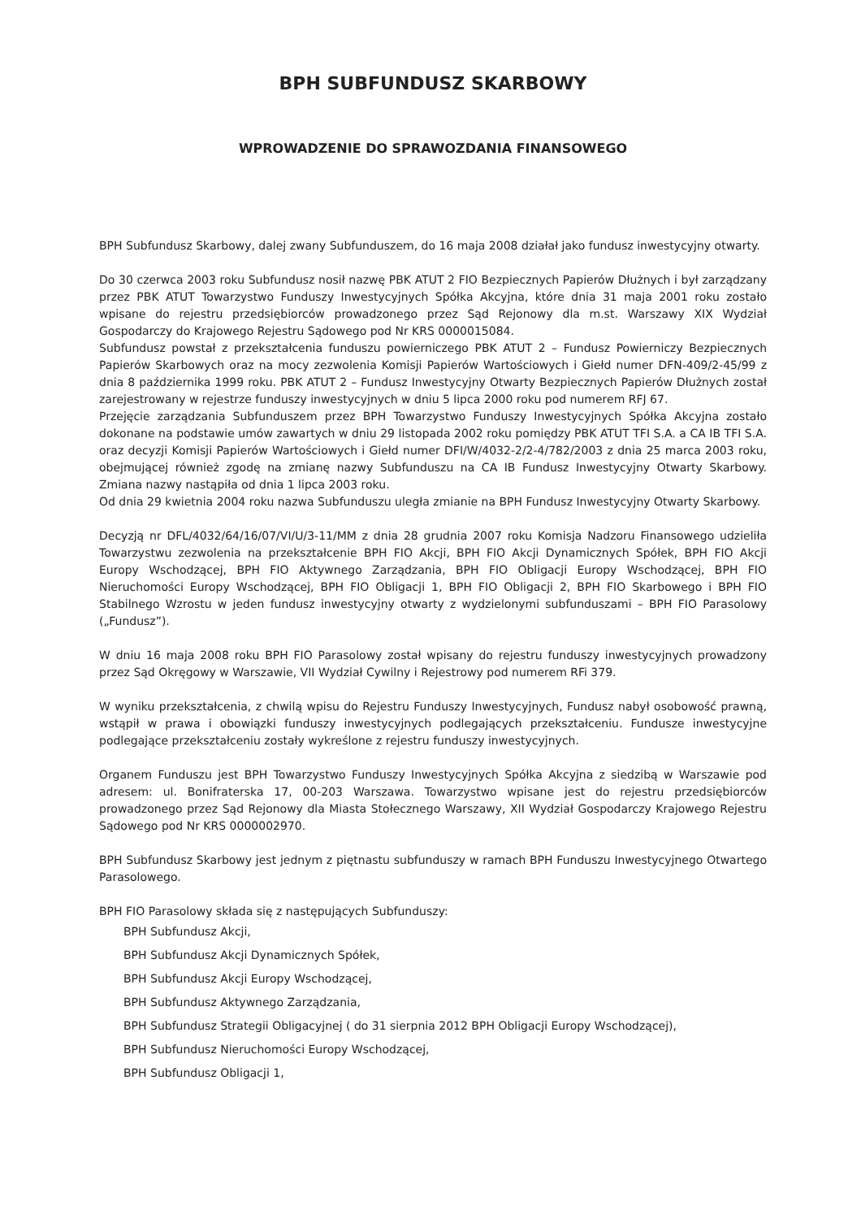BPH SUBFUNDUSZ SKARBOWY
WPROWADZENIE DO SPRAWOZDANIA FINANSOWEGO
BPH Subfundusz Skarbowy, dalej zwany Subfunduszem, do 16 maja 2008 działał jako fundusz inwestycyjny otwarty.
Do 30 czerwca 2003 roku Subfundusz nosił nazwę PBK ATUT 2 FIO Bezpiecznych Papierów Dłużnych i był zarządzany przez PBK ATUT Towarzystwo Funduszy Inwestycyjnych Spółka Akcyjna, które dnia 31 maja 2001 roku zostało wpisane do rejestru przedsiębiorców prowadzonego przez Sąd Rejonowy dla m.st. Warszawy XIX Wydział Gospodarczy do Krajowego Rejestru Sądowego pod Nr KRS 0000015084.
Subfundusz powstał z przekształcenia funduszu powierniczego PBK ATUT 2 – Fundusz Powierniczy Bezpiecznych Papierów Skarbowych oraz na mocy zezwolenia Komisji Papierów Wartościowych i Giełd numer DFN-409/2-45/99 z dnia 8 października 1999 roku. PBK ATUT 2 – Fundusz Inwestycyjny Otwarty Bezpiecznych Papierów Dłużnych został zarejestrowany w rejestrze funduszy inwestycyjnych w dniu 5 lipca 2000 roku pod numerem RFJ 67.
Przejęcie zarządzania Subfunduszem przez BPH Towarzystwo Funduszy Inwestycyjnych Spółka Akcyjna zostało dokonane na podstawie umów zawartych w dniu 29 listopada 2002 roku pomiędzy PBK ATUT TFI S.A. a CA IB TFI S.A. oraz decyzji Komisji Papierów Wartościowych i Giełd numer DFI/W/4032-2/2-4/782/2003 z dnia 25 marca 2003 roku, obejmującej również zgodę na zmianę nazwy Subfunduszu na CA IB Fundusz Inwestycyjny Otwarty Skarbowy. Zmiana nazwy nastąpiła od dnia 1 lipca 2003 roku.
Od dnia 29 kwietnia 2004 roku nazwa Subfunduszu uległa zmianie na BPH Fundusz Inwestycyjny Otwarty Skarbowy.
Decyzją nr DFL/4032/64/16/07/VI/U/3-11/MM z dnia 28 grudnia 2007 roku Komisja Nadzoru Finansowego udzieliła Towarzystwu zezwolenia na przekształcenie BPH FIO Akcji, BPH FIO Akcji Dynamicznych Spółek, BPH FIO Akcji Europy Wschodzącej, BPH FIO Aktywnego Zarządzania, BPH FIO Obligacji Europy Wschodzącej, BPH FIO Nieruchomości Europy Wschodzącej, BPH FIO Obligacji 1, BPH FIO Obligacji 2, BPH FIO Skarbowego i BPH FIO Stabilnego Wzrostu w jeden fundusz inwestycyjny otwarty z wydzielonymi subfunduszami – BPH FIO Parasolowy („Fundusz”).
W dniu 16 maja 2008 roku BPH FIO Parasolowy został wpisany do rejestru funduszy inwestycyjnych prowadzony przez Sąd Okręgowy w Warszawie, VII Wydział Cywilny i Rejestrowy pod numerem RFi 379.
W wyniku przekształcenia, z chwilą wpisu do Rejestru Funduszy Inwestycyjnych, Fundusz nabył osobowość prawną, wstąpił w prawa i obowiązki funduszy inwestycyjnych podlegających przekształceniu. Fundusze inwestycyjne podlegające przekształceniu zostały wykreślone z rejestru funduszy inwestycyjnych.
Organem Funduszu jest BPH Towarzystwo Funduszy Inwestycyjnych Spółka Akcyjna z siedzibą w Warszawie pod adresem: ul. Bonifraterska 17, 00-203 Warszawa. Towarzystwo wpisane jest do rejestru przedsiębiorców prowadzonego przez Sąd Rejonowy dla Miasta Stołecznego Warszawy, XII Wydział Gospodarczy Krajowego Rejestru Sądowego pod Nr KRS 0000002970.
BPH Subfundusz Skarbowy jest jednym z piętnastu subfunduszy w ramach BPH Funduszu Inwestycyjnego Otwartego Parasolowego.
BPH FIO Parasolowy składa się z następujących Subfunduszy:
BPH Subfundusz Akcji,
BPH Subfundusz Akcji Dynamicznych Spółek,
BPH Subfundusz Akcji Europy Wschodzącej,
BPH Subfundusz Aktywnego Zarządzania,
BPH Subfundusz Strategii Obligacyjnej ( do 31 sierpnia 2012 BPH Obligacji Europy Wschodzącej),
BPH Subfundusz Nieruchomości Europy Wschodzącej,
BPH Subfundusz Obligacji 1,